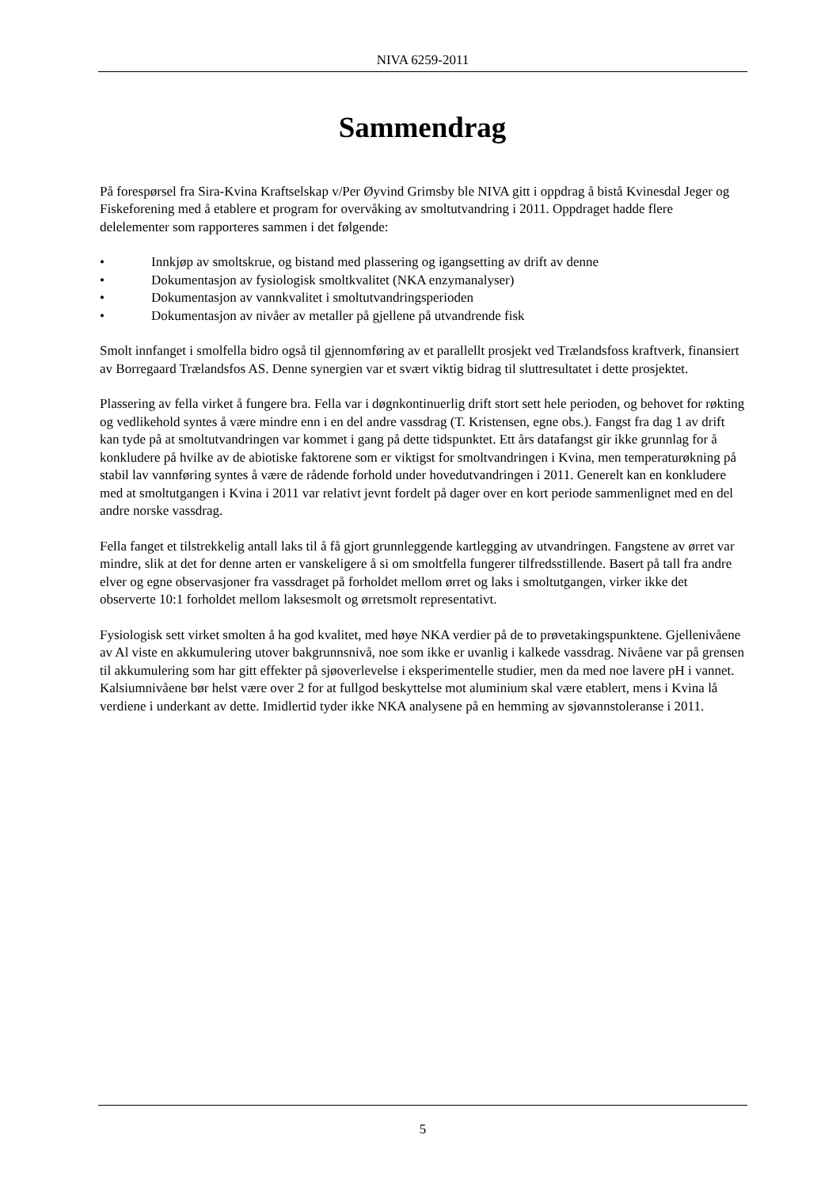NIVA 6259-2011
Sammendrag
På forespørsel fra Sira-Kvina Kraftselskap v/Per Øyvind Grimsby ble NIVA gitt i oppdrag å bistå Kvinesdal Jeger og Fiskeforening med å etablere et program for overvåking av smoltutvandring i 2011. Oppdraget hadde flere delelementer som rapporteres sammen i det følgende:
• Innkjøp av smoltskrue, og bistand med plassering og igangsetting av drift av denne
• Dokumentasjon av fysiologisk smoltkvalitet (NKA enzymanalyser)
• Dokumentasjon av vannkvalitet i smoltutvandringsperioden
• Dokumentasjon av nivåer av metaller på gjellene på utvandrende fisk
Smolt innfanget i smolfella bidro også til gjennomføring av et parallellt prosjekt ved Trælandsfoss kraftverk, finansiert av Borregaard Trælandsfos AS. Denne synergien var et svært viktig bidrag til sluttresultatet i dette prosjektet.
Plassering av fella virket å fungere bra. Fella var i døgnkontinuerlig drift stort sett hele perioden, og behovet for røkting og vedlikehold syntes å være mindre enn i en del andre vassdrag (T. Kristensen, egne obs.). Fangst fra dag 1 av drift kan tyde på at smoltutvandringen var kommet i gang på dette tidspunktet. Ett års datafangst gir ikke grunnlag for å konkludere på hvilke av de abiotiske faktorene som er viktigst for smoltvandringen i Kvina, men temperaturøkning på stabil lav vannføring syntes å være de rådende forhold under hovedutvandringen i 2011. Generelt kan en konkludere med at smoltutgangen i Kvina i 2011 var relativt jevnt fordelt på dager over en kort periode sammenlignet med en del andre norske vassdrag.
Fella fanget et tilstrekkelig antall laks til å få gjort grunnleggende kartlegging av utvandringen. Fangstene av ørret var mindre, slik at det for denne arten er vanskeligere å si om smoltfella fungerer tilfredsstillende. Basert på tall fra andre elver og egne observasjoner fra vassdraget på forholdet mellom ørret og laks i smoltutgangen, virker ikke det observerte 10:1 forholdet mellom laksesmolt og ørretsmolt representativt.
Fysiologisk sett virket smolten å ha god kvalitet, med høye NKA verdier på de to prøvetakingspunktene. Gjellenivåene av Al viste en akkumulering utover bakgrunnsnivå, noe som ikke er uvanlig i kalkede vassdrag. Nivåene var på grensen til akkumulering som har gitt effekter på sjøoverlevelse i eksperimentelle studier, men da med noe lavere pH i vannet. Kalsiumnivåene bør helst være over 2 for at fullgod beskyttelse mot aluminium skal være etablert, mens i Kvina lå verdiene i underkant av dette. Imidlertid tyder ikke NKA analysene på en hemming av sjøvannstoleranse i 2011.
5